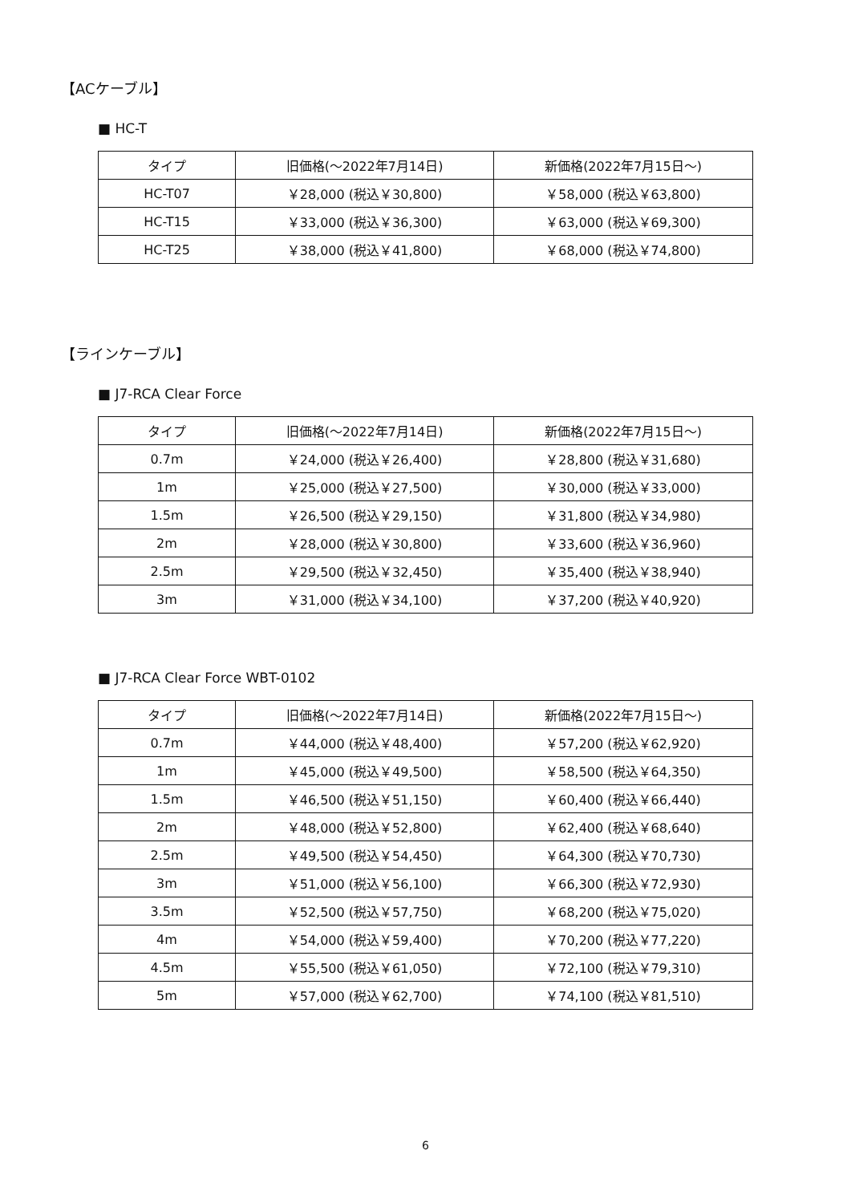【ACケーブル】
■ HC-T
| タイプ | 旧価格(〜2022年7月14日) | 新価格(2022年7月15日〜) |
| --- | --- | --- |
| HC-T07 | ￥28,000 (税込￥30,800) | ￥58,000 (税込￥63,800) |
| HC-T15 | ￥33,000 (税込￥36,300) | ￥63,000 (税込￥69,300) |
| HC-T25 | ￥38,000 (税込￥41,800) | ￥68,000 (税込￥74,800) |
【ラインケーブル】
■ J7-RCA Clear Force
| タイプ | 旧価格(〜2022年7月14日) | 新価格(2022年7月15日〜) |
| --- | --- | --- |
| 0.7m | ￥24,000 (税込￥26,400) | ￥28,800 (税込￥31,680) |
| 1m | ￥25,000 (税込￥27,500) | ￥30,000 (税込￥33,000) |
| 1.5m | ￥26,500 (税込￥29,150) | ￥31,800 (税込￥34,980) |
| 2m | ￥28,000 (税込￥30,800) | ￥33,600 (税込￥36,960) |
| 2.5m | ￥29,500 (税込￥32,450) | ￥35,400 (税込￥38,940) |
| 3m | ￥31,000 (税込￥34,100) | ￥37,200 (税込￥40,920) |
■ J7-RCA Clear Force WBT-0102
| タイプ | 旧価格(〜2022年7月14日) | 新価格(2022年7月15日〜) |
| --- | --- | --- |
| 0.7m | ￥44,000 (税込￥48,400) | ￥57,200 (税込￥62,920) |
| 1m | ￥45,000 (税込￥49,500) | ￥58,500 (税込￥64,350) |
| 1.5m | ￥46,500 (税込￥51,150) | ￥60,400 (税込￥66,440) |
| 2m | ￥48,000 (税込￥52,800) | ￥62,400 (税込￥68,640) |
| 2.5m | ￥49,500 (税込￥54,450) | ￥64,300 (税込￥70,730) |
| 3m | ￥51,000 (税込￥56,100) | ￥66,300 (税込￥72,930) |
| 3.5m | ￥52,500 (税込￥57,750) | ￥68,200 (税込￥75,020) |
| 4m | ￥54,000 (税込￥59,400) | ￥70,200 (税込￥77,220) |
| 4.5m | ￥55,500 (税込￥61,050) | ￥72,100 (税込￥79,310) |
| 5m | ￥57,000 (税込￥62,700) | ￥74,100 (税込￥81,510) |
6